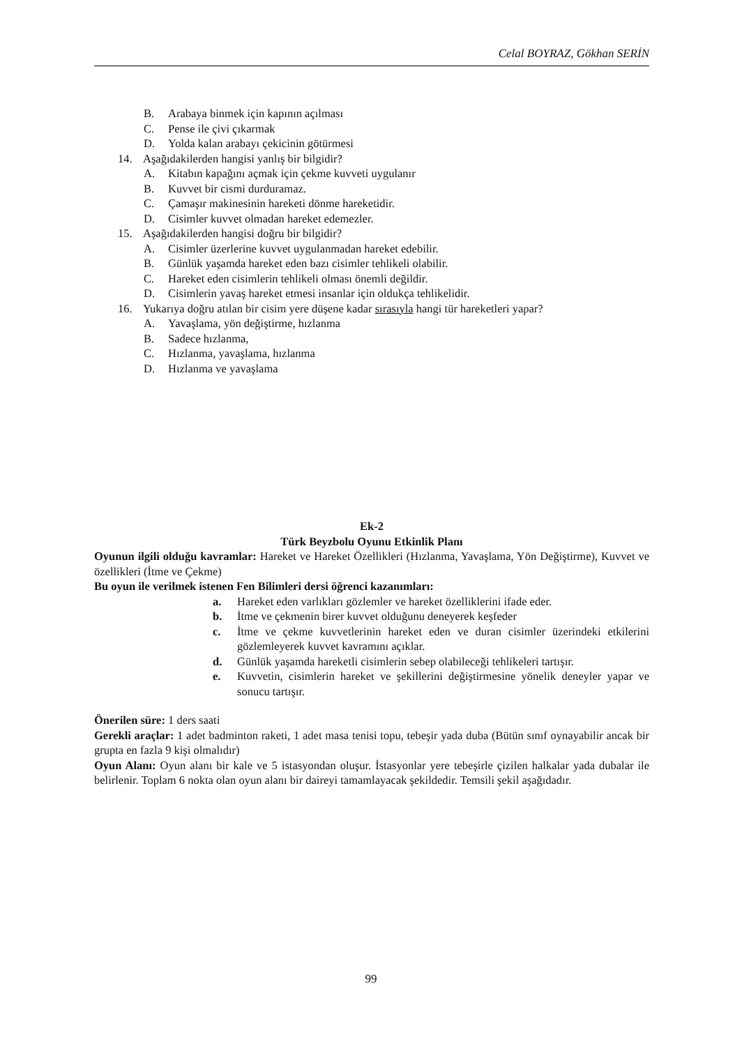Celal BOYRAZ, Gökhan SERİN
B. Arabaya binmek için kapının açılması
C. Pense ile çivi çıkarmak
D. Yolda kalan arabayı çekicinin götürmesi
14. Aşağıdakilerden hangisi yanlış bir bilgidir?
A. Kitabın kapağını açmak için çekme kuvveti uygulanır
B. Kuvvet bir cismi durduramaz.
C. Çamaşır makinesinin hareketi dönme hareketidir.
D. Cisimler kuvvet olmadan hareket edemezler.
15. Aşağıdakilerden hangisi doğru bir bilgidir?
A. Cisimler üzerlerine kuvvet uygulanmadan hareket edebilir.
B. Günlük yaşamda hareket eden bazı cisimler tehlikeli olabilir.
C. Hareket eden cisimlerin tehlikeli olması önemli değildir.
D. Cisimlerin yavaş hareket etmesi insanlar için oldukça tehlikelidir.
16. Yukarıya doğru atılan bir cisim yere düşene kadar sırasıyla hangi tür hareketleri yapar?
A. Yavaşlama, yön değiştirme, hızlanma
B. Sadece hızlanma,
C. Hızlanma, yavaşlama, hızlanma
D. Hızlanma ve yavaşlama
Ek-2
Türk Beyzbolu Oyunu Etkinlik Planı
Oyunun ilgili olduğu kavramlar: Hareket ve Hareket Özellikleri (Hızlanma, Yavaşlama, Yön Değiştirme), Kuvvet ve özellikleri (İtme ve Çekme)
Bu oyun ile verilmek istenen Fen Bilimleri dersi öğrenci kazanımları:
a. Hareket eden varlıkları gözlemler ve hareket özelliklerini ifade eder.
b. İtme ve çekmenin birer kuvvet olduğunu deneyerek keşfeder
c. İtme ve çekme kuvvetlerinin hareket eden ve duran cisimler üzerindeki etkilerini gözlemleyerek kuvvet kavramını açıklar.
d. Günlük yaşamda hareketli cisimlerin sebep olabileceği tehlikeleri tartışır.
e. Kuvvetin, cisimlerin hareket ve şekillerini değiştirmesine yönelik deneyler yapar ve sonucu tartışır.
Önerilen süre: 1 ders saati
Gerekli araçlar: 1 adet badminton raketi, 1 adet masa tenisi topu, tebeşir yada duba (Bütün sınıf oynayabilir ancak bir grupta en fazla 9 kişi olmalıdır)
Oyun Alanı: Oyun alanı bir kale ve 5 istasyondan oluşur. İstasyonlar yere tebeşirle çizilen halkalar yada dubalar ile belirlenir. Toplam 6 nokta olan oyun alanı bir daireyi tamamlayacak şekildedir. Temsili şekil aşağıdadır.
99